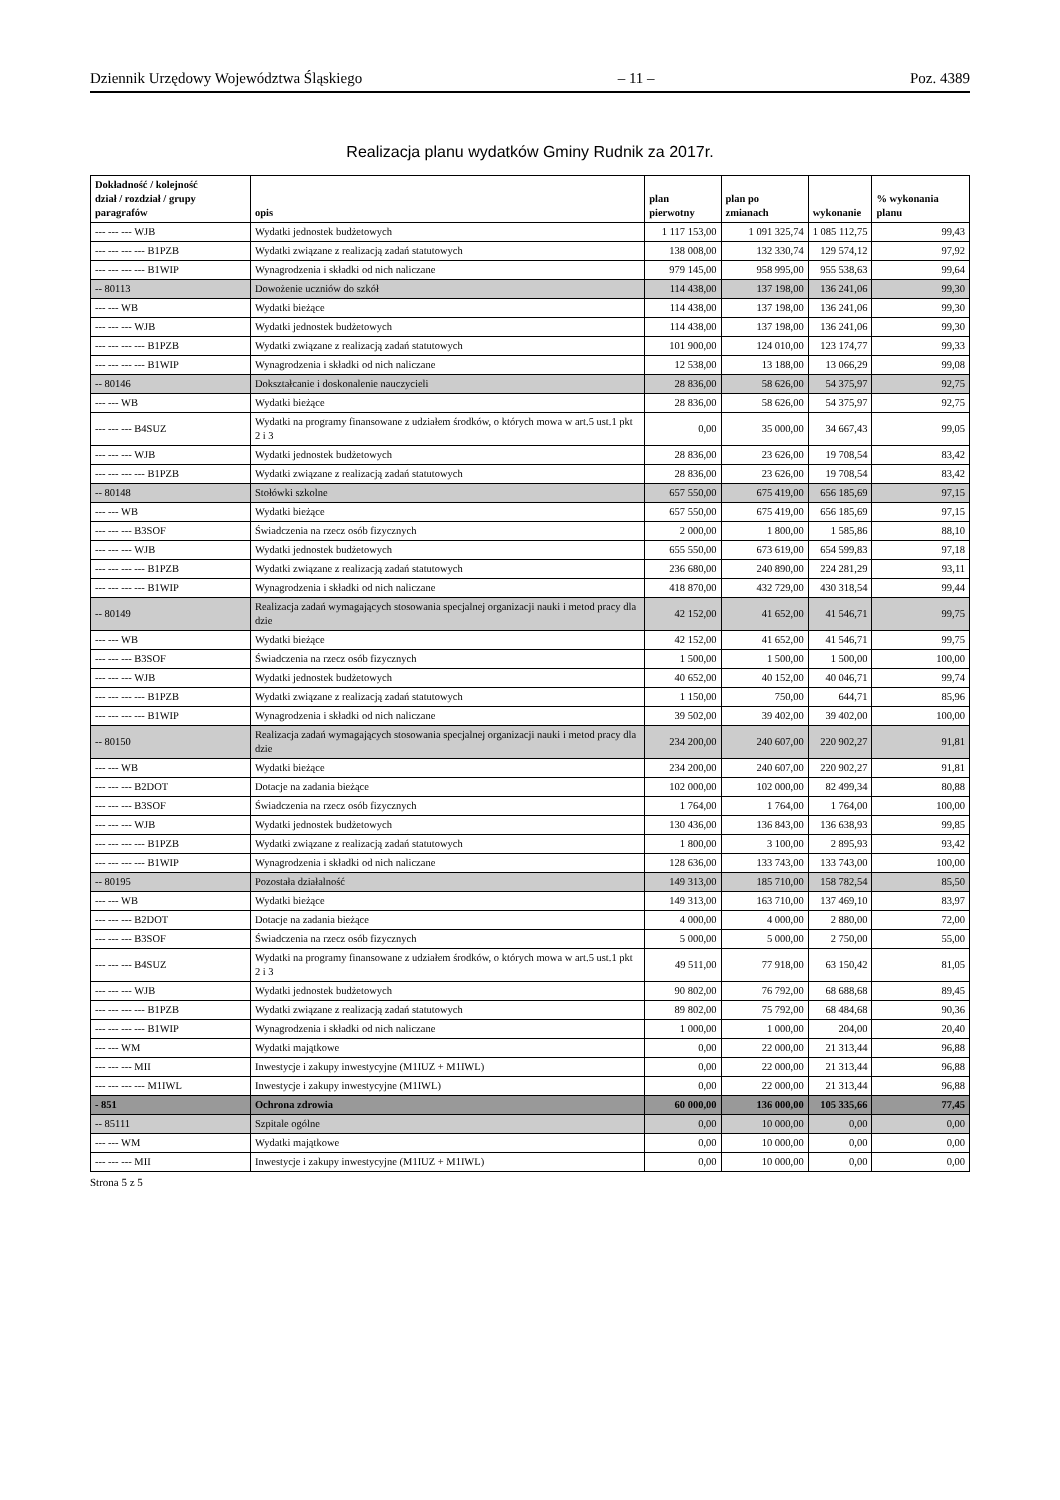Dziennik Urzędowy Województwa Śląskiego – 11 – Poz. 4389
Realizacja planu wydatków Gminy Rudnik za 2017r.
| Dokładność / kolejność dział / rozdział / grupy paragrafów | opis | plan pierwotny | plan po zmianach | wykonanie | % wykonania planu |
| --- | --- | --- | --- | --- | --- |
| --- --- --- WJB | Wydatki jednostek budżetowych | 1 117 153,00 | 1 091 325,74 | 1 085 112,75 | 99,43 |
| --- --- --- --- B1PZB | Wydatki związane z realizacją zadań statutowych | 138 008,00 | 132 330,74 | 129 574,12 | 97,92 |
| --- --- --- --- B1WIP | Wynagrodzenia i składki od nich naliczane | 979 145,00 | 958 995,00 | 955 538,63 | 99,64 |
| -- 80113 | Dowożenie uczniów do szkół | 114 438,00 | 137 198,00 | 136 241,06 | 99,30 |
| --- --- WB | Wydatki bieżące | 114 438,00 | 137 198,00 | 136 241,06 | 99,30 |
| --- --- --- WJB | Wydatki jednostek budżetowych | 114 438,00 | 137 198,00 | 136 241,06 | 99,30 |
| --- --- --- --- B1PZB | Wydatki związane z realizacją zadań statutowych | 101 900,00 | 124 010,00 | 123 174,77 | 99,33 |
| --- --- --- --- B1WIP | Wynagrodzenia i składki od nich naliczane | 12 538,00 | 13 188,00 | 13 066,29 | 99,08 |
| -- 80146 | Dokształcanie i doskonalenie nauczycieli | 28 836,00 | 58 626,00 | 54 375,97 | 92,75 |
| --- --- WB | Wydatki bieżące | 28 836,00 | 58 626,00 | 54 375,97 | 92,75 |
| --- --- --- B4SUZ | Wydatki na programy finansowane z udziałem środków, o których mowa w art.5 ust.1 pkt 2 i 3 | 0,00 | 35 000,00 | 34 667,43 | 99,05 |
| --- --- --- WJB | Wydatki jednostek budżetowych | 28 836,00 | 23 626,00 | 19 708,54 | 83,42 |
| --- --- --- --- B1PZB | Wydatki związane z realizacją zadań statutowych | 28 836,00 | 23 626,00 | 19 708,54 | 83,42 |
| -- 80148 | Stołówki szkolne | 657 550,00 | 675 419,00 | 656 185,69 | 97,15 |
| --- --- WB | Wydatki bieżące | 657 550,00 | 675 419,00 | 656 185,69 | 97,15 |
| --- --- --- B3SOF | Świadczenia na rzecz osób fizycznych | 2 000,00 | 1 800,00 | 1 585,86 | 88,10 |
| --- --- --- WJB | Wydatki jednostek budżetowych | 655 550,00 | 673 619,00 | 654 599,83 | 97,18 |
| --- --- --- --- B1PZB | Wydatki związane z realizacją zadań statutowych | 236 680,00 | 240 890,00 | 224 281,29 | 93,11 |
| --- --- --- --- B1WIP | Wynagrodzenia i składki od nich naliczane | 418 870,00 | 432 729,00 | 430 318,54 | 99,44 |
| -- 80149 | Realizacja zadań wymagających stosowania specjalnej organizacji nauki i metod pracy dla dzie | 42 152,00 | 41 652,00 | 41 546,71 | 99,75 |
| --- --- WB | Wydatki bieżące | 42 152,00 | 41 652,00 | 41 546,71 | 99,75 |
| --- --- --- B3SOF | Świadczenia na rzecz osób fizycznych | 1 500,00 | 1 500,00 | 1 500,00 | 100,00 |
| --- --- --- WJB | Wydatki jednostek budżetowych | 40 652,00 | 40 152,00 | 40 046,71 | 99,74 |
| --- --- --- --- B1PZB | Wydatki związane z realizacją zadań statutowych | 1 150,00 | 750,00 | 644,71 | 85,96 |
| --- --- --- --- B1WIP | Wynagrodzenia i składki od nich naliczane | 39 502,00 | 39 402,00 | 39 402,00 | 100,00 |
| -- 80150 | Realizacja zadań wymagających stosowania specjalnej organizacji nauki i metod pracy dla dzie | 234 200,00 | 240 607,00 | 220 902,27 | 91,81 |
| --- --- WB | Wydatki bieżące | 234 200,00 | 240 607,00 | 220 902,27 | 91,81 |
| --- --- --- B2DOT | Dotacje na zadania bieżące | 102 000,00 | 102 000,00 | 82 499,34 | 80,88 |
| --- --- --- B3SOF | Świadczenia na rzecz osób fizycznych | 1 764,00 | 1 764,00 | 1 764,00 | 100,00 |
| --- --- --- WJB | Wydatki jednostek budżetowych | 130 436,00 | 136 843,00 | 136 638,93 | 99,85 |
| --- --- --- --- B1PZB | Wydatki związane z realizacją zadań statutowych | 1 800,00 | 3 100,00 | 2 895,93 | 93,42 |
| --- --- --- --- B1WIP | Wynagrodzenia i składki od nich naliczane | 128 636,00 | 133 743,00 | 133 743,00 | 100,00 |
| -- 80195 | Pozostała działalność | 149 313,00 | 185 710,00 | 158 782,54 | 85,50 |
| --- --- WB | Wydatki bieżące | 149 313,00 | 163 710,00 | 137 469,10 | 83,97 |
| --- --- --- B2DOT | Dotacje na zadania bieżące | 4 000,00 | 4 000,00 | 2 880,00 | 72,00 |
| --- --- --- B3SOF | Świadczenia na rzecz osób fizycznych | 5 000,00 | 5 000,00 | 2 750,00 | 55,00 |
| --- --- --- B4SUZ | Wydatki na programy finansowane z udziałem środków, o których mowa w art.5 ust.1 pkt 2 i 3 | 49 511,00 | 77 918,00 | 63 150,42 | 81,05 |
| --- --- --- WJB | Wydatki jednostek budżetowych | 90 802,00 | 76 792,00 | 68 688,68 | 89,45 |
| --- --- --- --- B1PZB | Wydatki związane z realizacją zadań statutowych | 89 802,00 | 75 792,00 | 68 484,68 | 90,36 |
| --- --- --- --- B1WIP | Wynagrodzenia i składki od nich naliczane | 1 000,00 | 1 000,00 | 204,00 | 20,40 |
| --- --- WM | Wydatki majątkowe | 0,00 | 22 000,00 | 21 313,44 | 96,88 |
| --- --- --- MII | Inwestycje i zakupy inwestycyjne (M1IUZ + M1IWL) | 0,00 | 22 000,00 | 21 313,44 | 96,88 |
| --- --- --- --- M1IWL | Inwestycje i zakupy inwestycyjne (M1IWL) | 0,00 | 22 000,00 | 21 313,44 | 96,88 |
| - 851 | Ochrona zdrowia | 60 000,00 | 136 000,00 | 105 335,66 | 77,45 |
| -- 85111 | Szpitale ogólne | 0,00 | 10 000,00 | 0,00 | 0,00 |
| --- --- WM | Wydatki majątkowe | 0,00 | 10 000,00 | 0,00 | 0,00 |
| --- --- --- MII | Inwestycje i zakupy inwestycyjne (M1IUZ + M1IWL) | 0,00 | 10 000,00 | 0,00 | 0,00 |
Strona 5 z 5